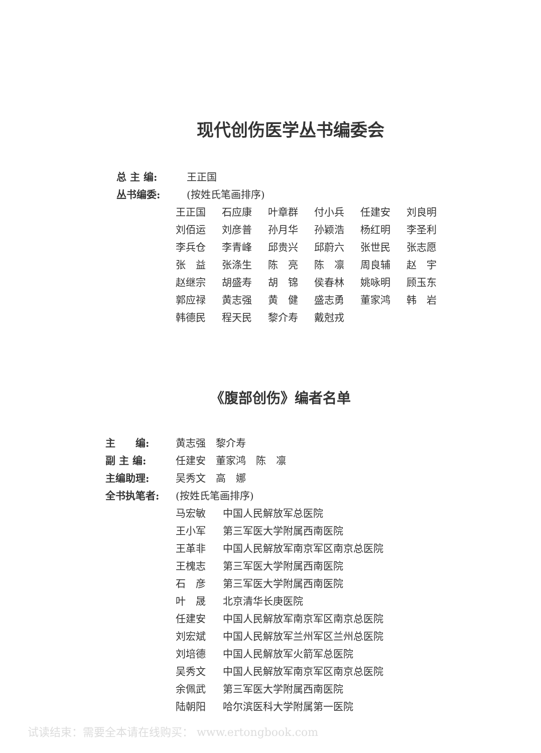现代创伤医学丛书编委会
总 主 编: 王正国
丛书编委: (按姓氏笔画排序)
王正国 石应康 叶章群 付小兵 任建安 刘良明 刘佰运 刘彦普 孙月华 孙颖浩 杨红明 李圣利 李兵仓 李青峰 邱贵兴 邱蔚六 张世民 张志愿 张　益 张涤生 陈　亮 陈　凛 周良辅 赵　宇 赵继宗 胡盛寿 胡　锦 侯春林 姚咏明 顾玉东 郭应禄 黄志强 黄　健 盛志勇 董家鸿 韩　岩 韩德民 程天民 黎介寿 戴尅戎
《腹部创伤》编者名单
主　　编: 黄志强　黎介寿
副 主 编: 任建安　董家鸿　陈　凛
主编助理: 吴秀文　高　娜
全书执笔者: (按姓氏笔画排序)
马宏敏 中国人民解放军总医院 王小军 第三军医大学附属西南医院 王革非 中国人民解放军南京军区南京总医院 王槐志 第三军医大学附属西南医院 石　彦 第三军医大学附属西南医院 叶　晟 北京清华长庚医院 任建安 中国人民解放军南京军区南京总医院 刘宏斌 中国人民解放军兰州军区兰州总医院 刘培德 中国人民解放军火箭军总医院 吴秀文 中国人民解放军南京军区南京总医院 余佩武 第三军医大学附属西南医院 陆朝阳 哈尔滨医科大学附属第一医院
试读结束：需要全本请在线购买： www.ertongbook.com